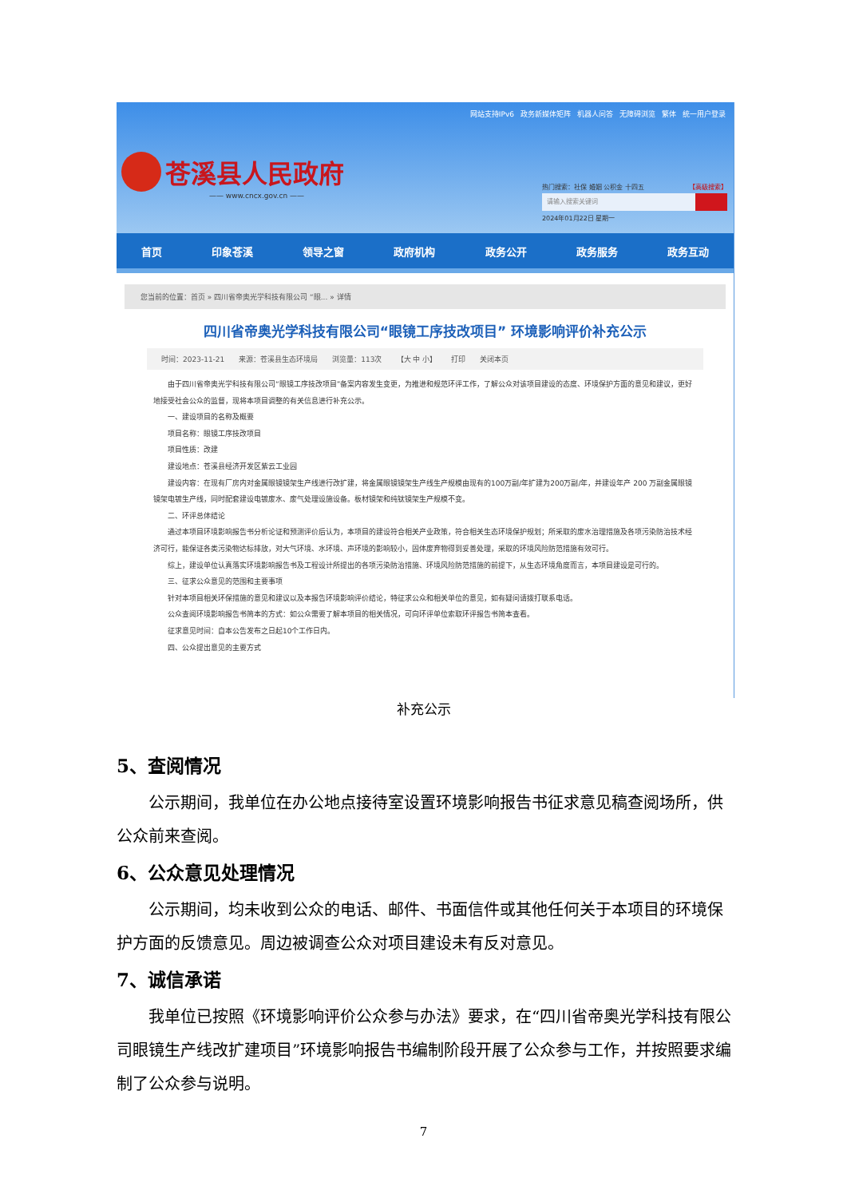网站支持IPv6 政务新媒体矩阵 机器人问答 无障碍浏览 繁体 统一用户登录
苍溪县人民政府
—— www.cncx.gov.cn ——
热门搜索：社保 婚姻 公积金 十四五 【高级搜索】
请输入搜索关键词
2024年01月22日 星期一
首页 印象苍溪 领导之窗 政府机构 政务公开 政务服务 政务互动
您当前的位置：首页 » 四川省帝奥光学科技有限公司 “眼... » 详情
四川省帝奥光学科技有限公司“眼镜工序技改项目” 环境影响评价补充公示
时间：2023-11-21 来源：苍溪县生态环境局 浏览量：113次 【大 中 小】 打印 关闭本页
由于四川省帝奥光学科技有限公司“眼镜工序技改项目”备案内容发生变更，为推进和规范环评工作，了解公众对该项目建设的态度、环境保护方面的意见和建议，更好地接受社会公众的监督，现将本项目调整的有关信息进行补充公示。
一、建设项目的名称及概要
项目名称：眼镜工序技改项目
项目性质：改建
建设地点：苍溪县经济开发区紫云工业园
建设内容：在现有厂房内对金属眼镜镜架生产线进行改扩建，将金属眼镜镜架生产线生产规模由现有的100万副/年扩建为200万副/年，并建设年产 200 万副金属眼镜镜架电镀生产线，同时配套建设电镀废水、废气处理设施设备。板材镜架和纯钛镜架生产规模不变。
二、环评总体结论
通过本项目环境影响报告书分析论证和预测评价后认为，本项目的建设符合相关产业政策，符合相关生态环境保护规划；所采取的废水治理措施及各项污染防治技术经济可行，能保证各类污染物达标排放，对大气环境、水环境、声环境的影响较小，固体废弃物得到妥善处理，采取的环境风险防范措施有效可行。
综上，建设单位认真落实环境影响报告书及工程设计所提出的各项污染防治措施、环境风险防范措施的前提下，从生态环境角度而言，本项目建设是可行的。
三、征求公众意见的范围和主要事项
针对本项目相关环保措施的意见和建议以及本报告环境影响评价结论，特征求公众和相关单位的意见，如有疑问请拨打联系电话。
公众查阅环境影响报告书简本的方式：如公众需要了解本项目的相关情况，可向环评单位索取环评报告书简本查看。
征求意见时间：自本公告发布之日起10个工作日内。
四、公众提出意见的主要方式
补充公示
5、查阅情况
公示期间，我单位在办公地点接待室设置环境影响报告书征求意见稿查阅场所，供公众前来查阅。
6、公众意见处理情况
公示期间，均未收到公众的电话、邮件、书面信件或其他任何关于本项目的环境保护方面的反馈意见。周边被调查公众对项目建设未有反对意见。
7、诚信承诺
我单位已按照《环境影响评价公众参与办法》要求，在“四川省帝奥光学科技有限公司眼镜生产线改扩建项目”环境影响报告书编制阶段开展了公众参与工作，并按照要求编制了公众参与说明。
7